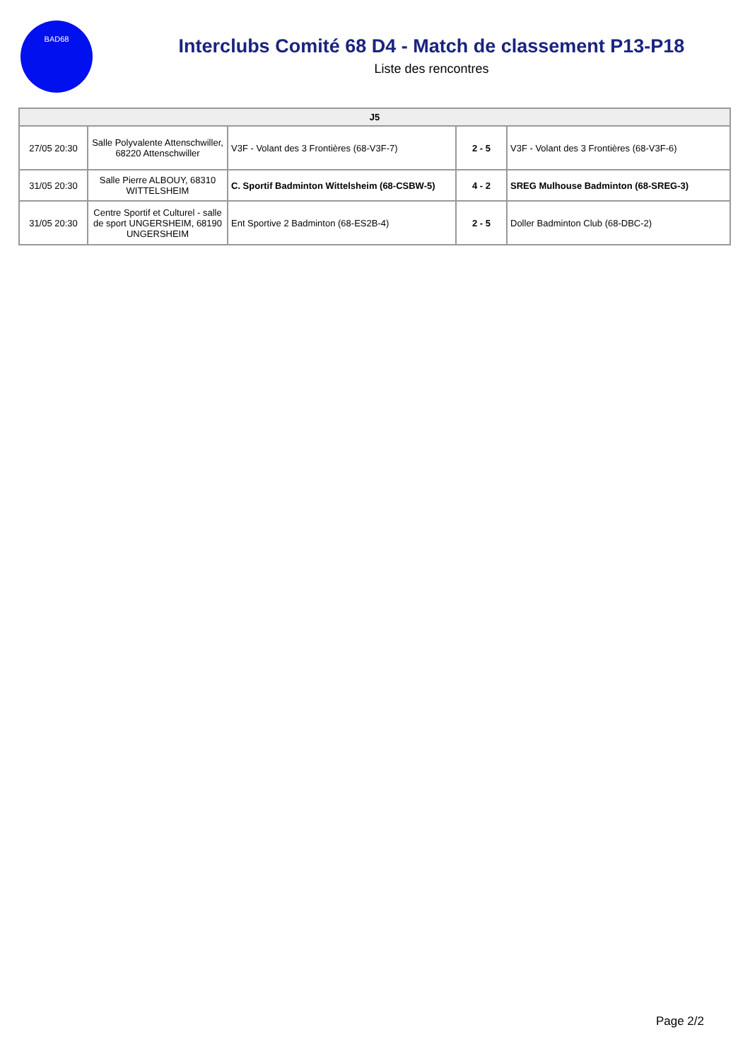BAD68
Interclubs Comité 68 D4 - Match de classement P13-P18
Liste des rencontres
| J5 | | | | |
| --- | --- | --- | --- | --- |
| 27/05 20:30 | Salle Polyvalente Attenschwiller, 68220 Attenschwiller | V3F - Volant des 3 Frontières (68-V3F-7) | 2 - 5 | V3F - Volant des 3 Frontières (68-V3F-6) |
| 31/05 20:30 | Salle Pierre ALBOUY, 68310 WITTELSHEIM | C. Sportif Badminton Wittelsheim (68-CSBW-5) | 4 - 2 | SREG Mulhouse Badminton (68-SREG-3) |
| 31/05 20:30 | Centre Sportif et Culturel - salle de sport UNGERSHEIM, 68190 UNGERSHEIM | Ent Sportive 2 Badminton (68-ES2B-4) | 2 - 5 | Doller Badminton Club (68-DBC-2) |
Page 2/2